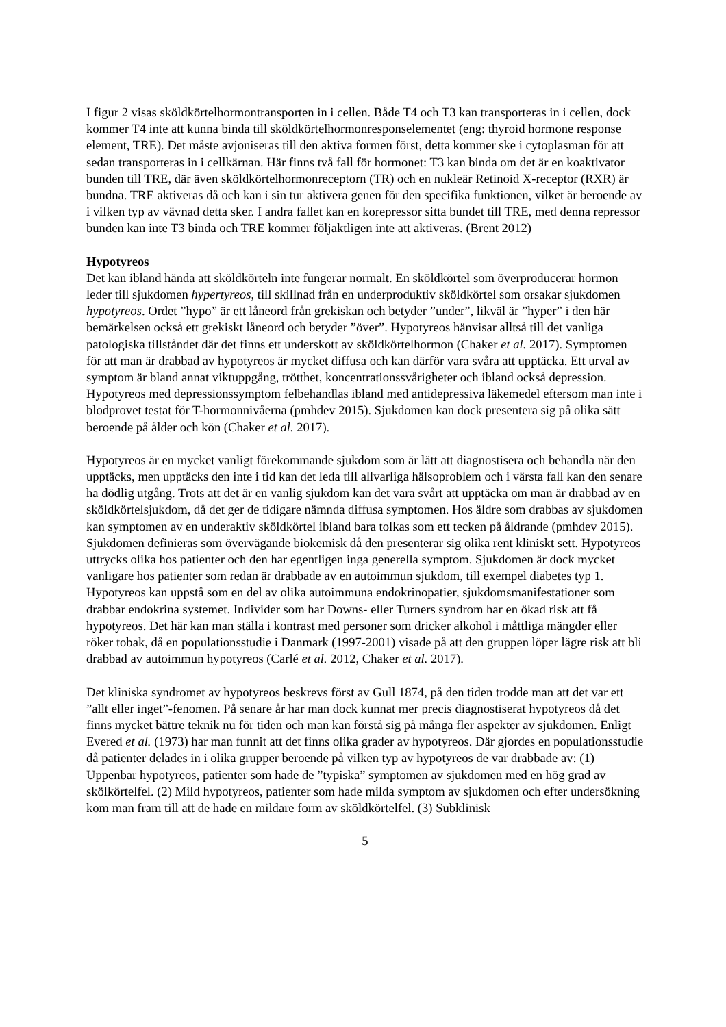I figur 2 visas sköldkörtelhormontransporten in i cellen. Både T4 och T3 kan transporteras in i cellen, dock kommer T4 inte att kunna binda till sköldkörtelhormonresponselementet (eng: thyroid hormone response element, TRE). Det måste avjoniseras till den aktiva formen först, detta kommer ske i cytoplasman för att sedan transporteras in i cellkärnan. Här finns två fall för hormonet: T3 kan binda om det är en koaktivator bunden till TRE, där även sköldkörtelhormonreceptorn (TR) och en nukleär Retinoid X-receptor (RXR) är bundna. TRE aktiveras då och kan i sin tur aktivera genen för den specifika funktionen, vilket är beroende av i vilken typ av vävnad detta sker. I andra fallet kan en korepressor sitta bundet till TRE, med denna repressor bunden kan inte T3 binda och TRE kommer följaktligen inte att aktiveras. (Brent 2012)
Hypotyreos
Det kan ibland hända att sköldkörteln inte fungerar normalt. En sköldkörtel som överproducerar hormon leder till sjukdomen hypertyreos, till skillnad från en underproduktiv sköldkörtel som orsakar sjukdomen hypotyreos. Ordet ”hypo” är ett låneord från grekiskan och betyder ”under”, likväl är ”hyper” i den här bemärkelsen också ett grekiskt låneord och betyder ”över”. Hypotyreos hänvisar alltså till det vanliga patologiska tillståndet där det finns ett underskott av sköldkörtelhormon (Chaker et al. 2017). Symptomen för att man är drabbad av hypotyreos är mycket diffusa och kan därför vara svåra att upptäcka. Ett urval av symptom är bland annat viktuppgång, trötthet, koncentrationssvårigheter och ibland också depression. Hypotyreos med depressionssymptom felbehandlas ibland med antidepressiva läkemedel eftersom man inte i blodprovet testat för T-hormonnivåerna (pmhdev 2015). Sjukdomen kan dock presentera sig på olika sätt beroende på ålder och kön (Chaker et al. 2017).
Hypotyreos är en mycket vanligt förekommande sjukdom som är lätt att diagnostisera och behandla när den upptäcks, men upptäcks den inte i tid kan det leda till allvarliga hälsoproblem och i värsta fall kan den senare ha dödlig utgång. Trots att det är en vanlig sjukdom kan det vara svårt att upptäcka om man är drabbad av en sköldkörtelsjukdom, då det ger de tidigare nämnda diffusa symptomen. Hos äldre som drabbas av sjukdomen kan symptomen av en underaktiv sköldkörtel ibland bara tolkas som ett tecken på åldrande (pmhdev 2015). Sjukdomen definieras som övervägande biokemisk då den presenterar sig olika rent kliniskt sett. Hypotyreos uttrycks olika hos patienter och den har egentligen inga generella symptom. Sjukdomen är dock mycket vanligare hos patienter som redan är drabbade av en autoimmun sjukdom, till exempel diabetes typ 1. Hypotyreos kan uppstå som en del av olika autoimmuna endokrinopatier, sjukdomsmanifestationer som drabbar endokrina systemet. Individer som har Downs- eller Turners syndrom har en ökad risk att få hypotyreos. Det här kan man ställa i kontrast med personer som dricker alkohol i måttliga mängder eller röker tobak, då en populationsstudie i Danmark (1997-2001) visade på att den gruppen löper lägre risk att bli drabbad av autoimmun hypotyreos (Carlé et al. 2012, Chaker et al. 2017).
Det kliniska syndromet av hypotyreos beskrevs först av Gull 1874, på den tiden trodde man att det var ett ”allt eller inget”-fenomen. På senare år har man dock kunnat mer precis diagnostiserat hypotyreos då det finns mycket bättre teknik nu för tiden och man kan förstå sig på många fler aspekter av sjukdomen. Enligt Evered et al. (1973) har man funnit att det finns olika grader av hypotyreos. Där gjordes en populationsstudie då patienter delades in i olika grupper beroende på vilken typ av hypotyreos de var drabbade av: (1) Uppenbar hypotyreos, patienter som hade de ”typiska” symptomen av sjukdomen med en hög grad av skölkörtelfel. (2) Mild hypotyreos, patienter som hade milda symptom av sjukdomen och efter undersökning kom man fram till att de hade en mildare form av sköldkörtelfel. (3) Subklinisk
5